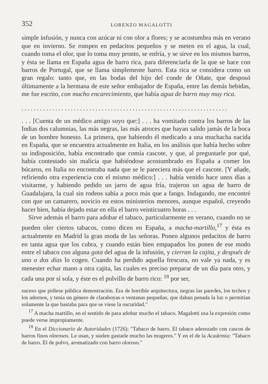352 LORENZO MAGALOTTI
simple infusión, y nunca con azúcar ni con olor a flores; y se acostumbra más en verano que en invierno. Se rompen en pedacitos pequeños y se meten en el agua, la cual, cuando toma el olor, que lo toma muy pronto, se enfría, y se sirve en los mismos barros, y ésta se llama en España agua de barro rica, para diferenciarla de la que se hace con barros de Portugal, que se llama simplemente barro. Esta rica se considera como un gran regalo: tanto que, en las bodas del hijo del conde de Oñate, que desposó últimamente a la hermana de este señor embajador de España, entre las demás bebidas, me fue escrito, con mucho encarecimiento, que había agua de barro muy muy rica.
...................................................................
. . . [Cuenta de un médico amigo suyo que:] . . . ha vomitado contra los barros de las Indias dos calumnias, las más negras, las más atroces que hayan salido jamás de la boca de un hombre honesto. La primera, que habiendo él medicado a una muchacha nacida en España, que se encuentra actualmente en Italia, en los análisis que había hecho sobre su indisposición, había encontrado que comía cascote, y que, al preguntarle por qué, había contestado sin malicia que habiéndose acostumbrado en España a comer los búcaros, en Italia no encontraba nada que se le pareciera más que el cascote. [Y añade, refiriendo otra experiencia con el mismo médico:] . . . había venido hace unos días a visitarme, y habiendo pedido un jarro de agua fría, trajeron un agua de barro de Guadalajara, la cual sin rodeos sabía a poco más que a fango. Indagando, me encontré con que un camarero, novicio en estos ministerios menores, aunque español, creyendo hacer bien, había dejado estar en ella el barro veinticuatro horas . . .
Sirve además el barro para adobar el tabaco, particularmente en verano, cuando no se pueden oler ciertos tabacos, como dicen en España, a macha-martillo,<sup>17</sup> y ésta es actualmente en Madrid la gran moda de las señoras. Ponen algunos pedacitos de barro en tanta agua que los cubra, y cuando están bien empapados los ponen de ese modo entre el tabaco con alguna gota del agua de la infusión, y cierran la cajita, y después de uno o dos días lo cogen. Cuando ha perdido aquella frescura, no vale ya nada, y es menester echar mano a otra cajita, las cuales es preciso preparar de un día para otro, y cada una por sí sola, y éste es el polvillo de barro rico: <sup>18</sup> por ser,
suceso que pidiese pública demostración. Era de horrible arquitectura, negras las paredes, los techos y los adornos, y tenía un género de claraboyas o ventanas pequeñas, que daban penada la luz o permitían solamente la que bastaba para que se viese la oscuridad."
<sup>17</sup> A macha martillo, en el sentido de para adobar mucho el tabaco. Magalotti usa la expresión como puede verse impropiamente.
<sup>18</sup> En el Diccionario de Autoridades (1726): "Tabaco de barro. El tabaco aderezado con cascos de barros finos olorosos. Le usan, y suelen gastarle mucho las mugeres." Y en el de la Academia: "Tabaco de barro. El de polvo, aromatizado con barro oloroso."